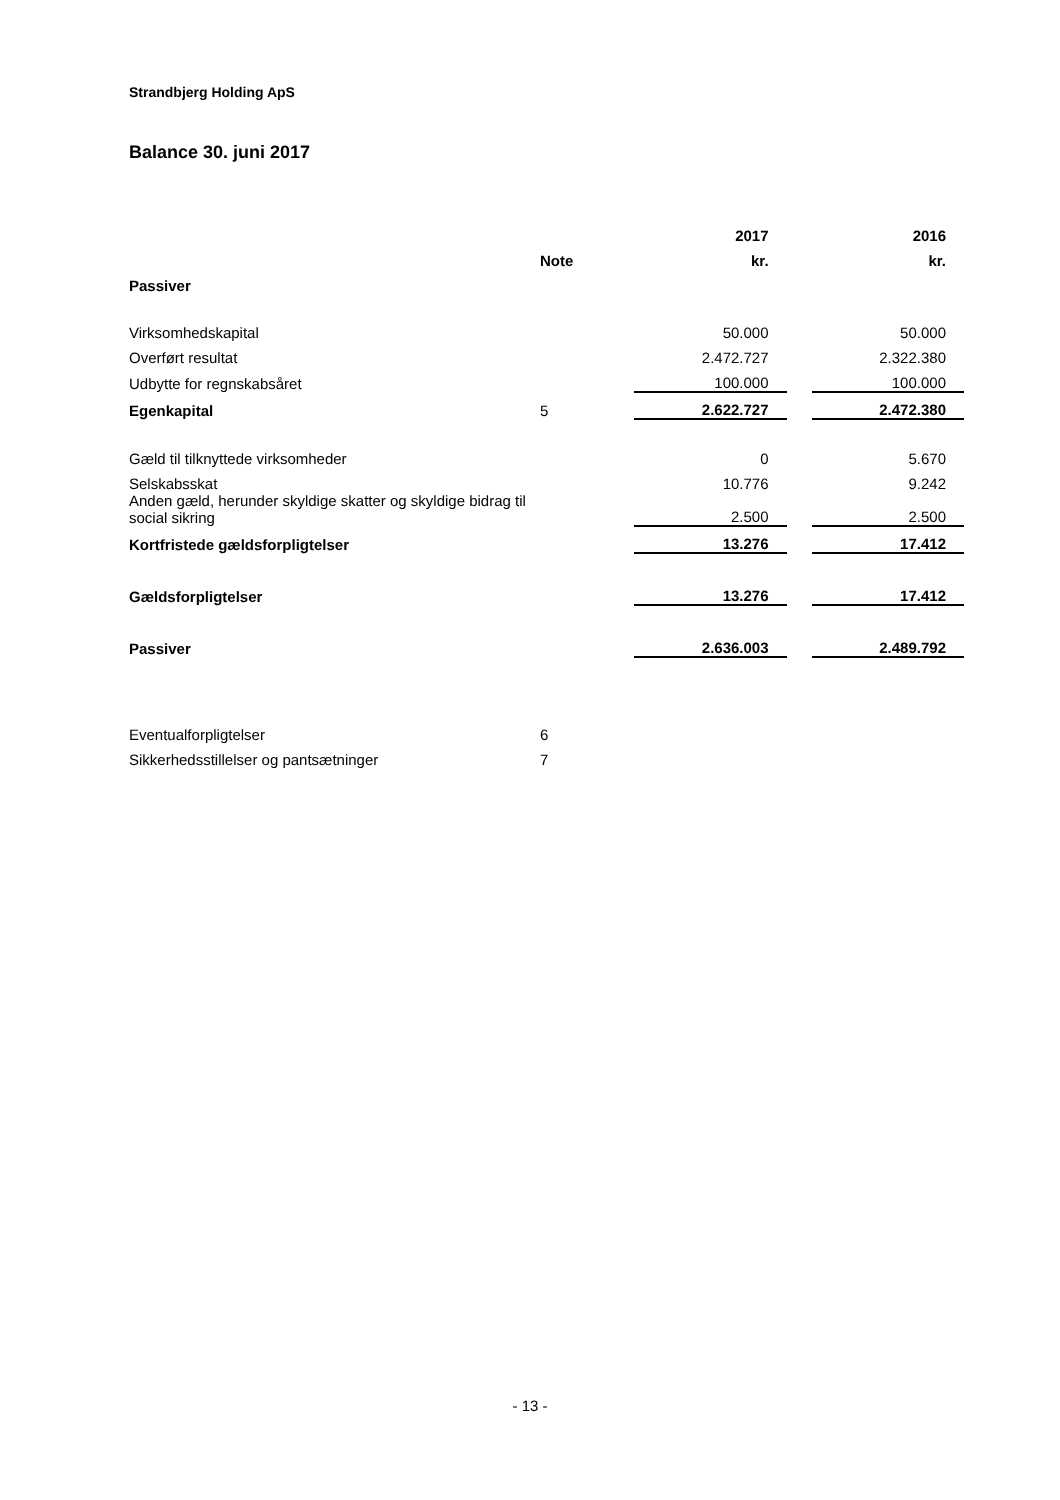Strandbjerg Holding ApS
Balance 30. juni 2017
| | | 2017 | | 2016 |
| | Note | kr. | | kr. |
| Passiver | | | | |
| Virksomhedskapital | | 50.000 | | 50.000 |
| Overført resultat | | 2.472.727 | | 2.322.380 |
| Udbytte for regnskabsåret | | 100.000 | | 100.000 |
| Egenkapital | 5 | 2.622.727 | | 2.472.380 |
| Gæld til tilknyttede virksomheder | | 0 | | 5.670 |
| Selskabsskat | | 10.776 | | 9.242 |
| Anden gæld, herunder skyldige skatter og skyldige bidrag til social sikring | | 2.500 | | 2.500 |
| Kortfristede gældsforpligtelser | | 13.276 | | 17.412 |
| Gældsforpligtelser | | 13.276 | | 17.412 |
| Passiver | | 2.636.003 | | 2.489.792 |
| Eventualforpligtelser | 6 | | | |
| Sikkerhedsstillelser og pantsætninger | 7 | | | |
- 13 -